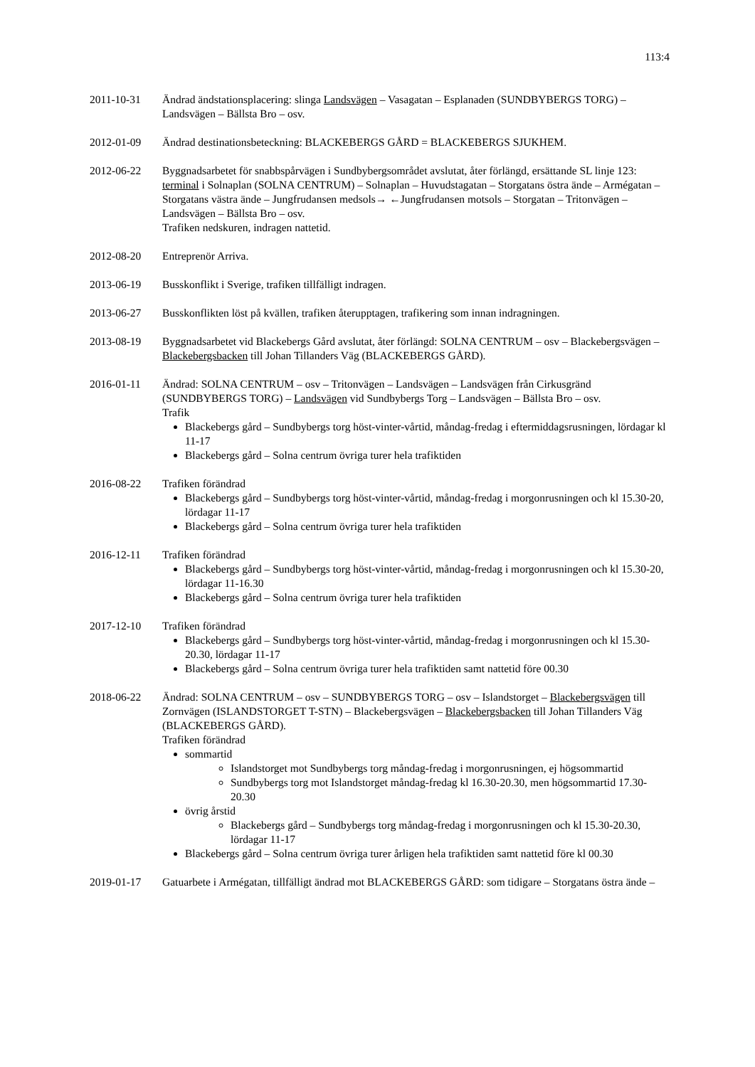113:4
2011-10-31 Ändrad ändstationsplacering: slinga Landsvägen – Vasagatan – Esplanaden (SUNDBYBERGS TORG) – Landsvägen – Bällsta Bro – osv.
2012-01-09 Ändrad destinationsbeteckning: BLACKEBERGS GÅRD = BLACKEBERGS SJUKHEM.
2012-06-22 Byggnadsarbetet för snabbspårvägen i Sundbybergsområdet avslutat, åter förlängd, ersättande SL linje 123: terminal i Solnaplan (SOLNA CENTRUM) – Solnaplan – Huvudstagatan – Storgatans östra ände – Armégatan – Storgatans västra ände – Jungfrudansen medsols→ ←Jungfrudansen motsols – Storgatan – Tritonvägen – Landsvägen – Bällsta Bro – osv.
Trafiken nedskuren, indragen nattetid.
2012-08-20 Entreprenör Arriva.
2013-06-19 Busskonflikt i Sverige, trafiken tillfälligt indragen.
2013-06-27 Busskonflikten löst på kvällen, trafiken återupptagen, trafikering som innan indragningen.
2013-08-19 Byggnadsarbetet vid Blackebergs Gård avslutat, åter förlängd: SOLNA CENTRUM – osv – Blackebergsvägen – Blackebergsbacken till Johan Tillanders Väg (BLACKEBERGS GÅRD).
2016-01-11 Ändrad: SOLNA CENTRUM – osv – Tritonvägen – Landsvägen – Landsvägen från Cirkusgränd (SUNDBYBERGS TORG) – Landsvägen vid Sundbybergs Torg – Landsvägen – Bällsta Bro – osv.
Trafik
Blackebergs gård – Sundbybergs torg höst-vinter-vårtid, måndag-fredag i eftermiddagsrusningen, lördagar kl 11-17
Blackebergs gård – Solna centrum övriga turer hela trafiktiden
2016-08-22 Trafiken förändrad
Blackebergs gård – Sundbybergs torg höst-vinter-vårtid, måndag-fredag i morgonrusningen och kl 15.30-20, lördagar 11-17
Blackebergs gård – Solna centrum övriga turer hela trafiktiden
2016-12-11 Trafiken förändrad
Blackebergs gård – Sundbybergs torg höst-vinter-vårtid, måndag-fredag i morgonrusningen och kl 15.30-20, lördagar 11-16.30
Blackebergs gård – Solna centrum övriga turer hela trafiktiden
2017-12-10 Trafiken förändrad
Blackebergs gård – Sundbybergs torg höst-vinter-vårtid, måndag-fredag i morgonrusningen och kl 15.30-20.30, lördagar 11-17
Blackebergs gård – Solna centrum övriga turer hela trafiktiden samt nattetid före 00.30
2018-06-22 Ändrad: SOLNA CENTRUM – osv – SUNDBYBERGS TORG – osv – Islandstorget – Blackebergsvägen till Zornvägen (ISLANDSTORGET T-STN) – Blackebergsvägen – Blackebergsbacken till Johan Tillanders Väg (BLACKEBERGS GÅRD).
Trafiken förändrad
sommartid
Islandstorget mot Sundbybergs torg måndag-fredag i morgonrusningen, ej högsommartid
Sundbybergs torg mot Islandstorget måndag-fredag kl 16.30-20.30, men högsommartid 17.30-20.30
övrig årstid
Blackebergs gård – Sundbybergs torg måndag-fredag i morgonrusningen och kl 15.30-20.30, lördagar 11-17
Blackebergs gård – Solna centrum övriga turer årligen hela trafiktiden samt nattetid före kl 00.30
2019-01-17 Gatuarbete i Armégatan, tillfälligt ändrad mot BLACKEBERGS GÅRD: som tidigare – Storgatans östra ände –